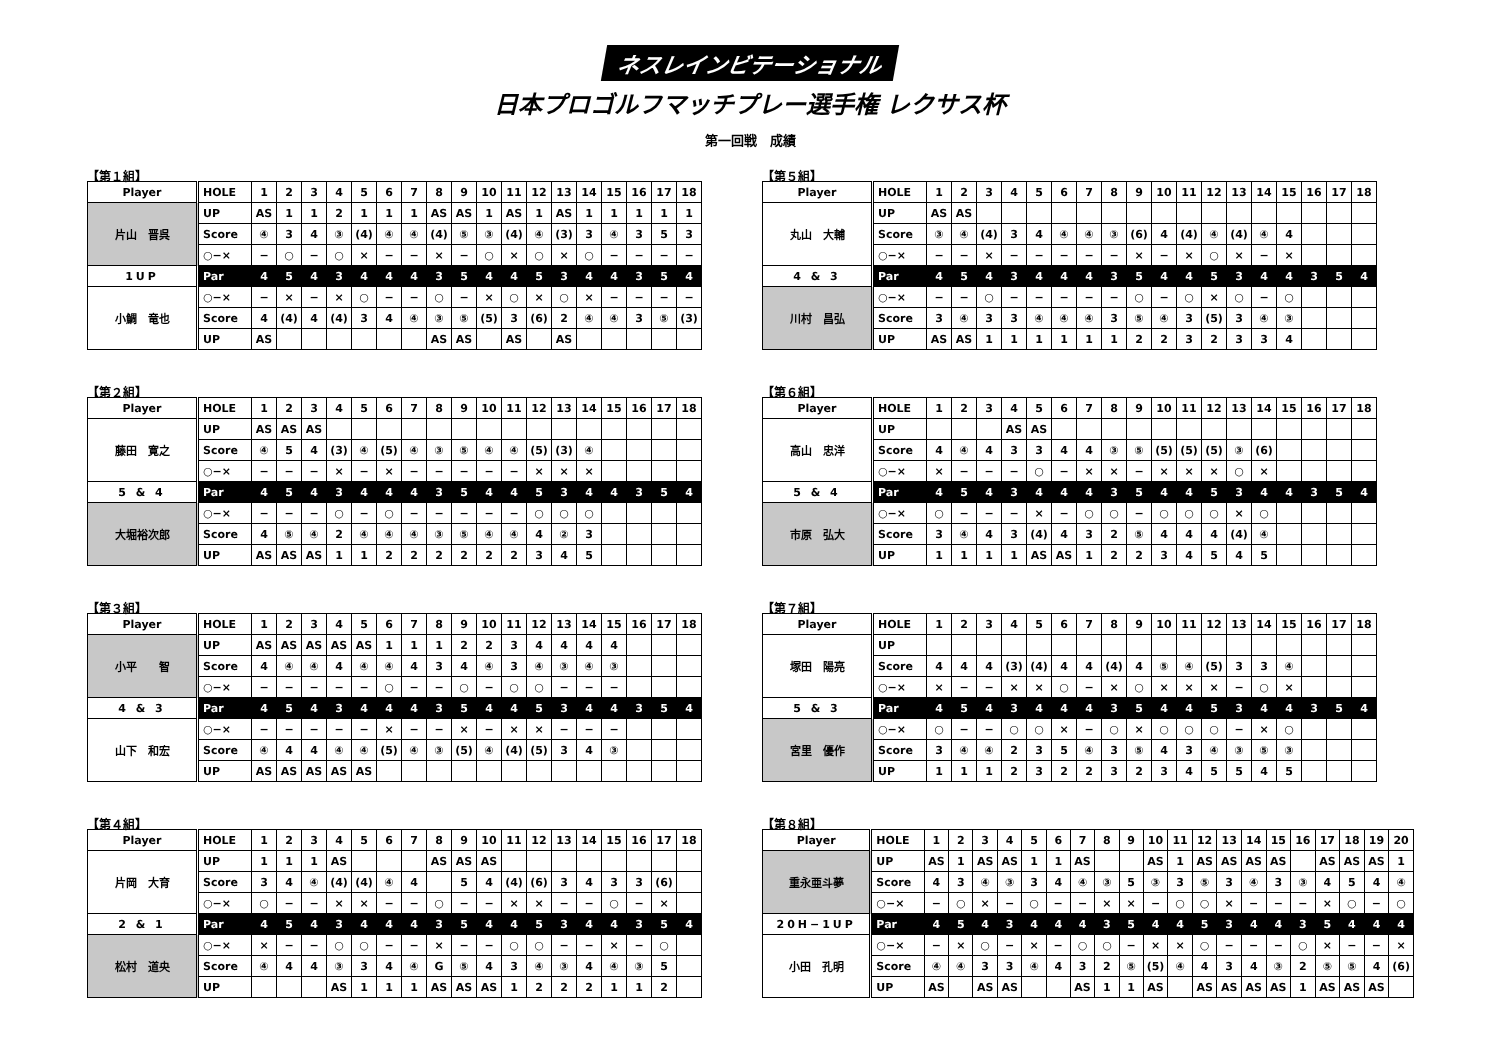ネスレインビテーショナル
日本プロゴルフマッチプレー選手権 レクサス杯
第一回戦　成績
【第１組】
| Player | HOLE | 1 | 2 | 3 | 4 | 5 | 6 | 7 | 8 | 9 | 10 | 11 | 12 | 13 | 14 | 15 | 16 | 17 | 18 |
| --- | --- | --- | --- | --- | --- | --- | --- | --- | --- | --- | --- | --- | --- | --- | --- | --- | --- | --- | --- |
| 片山 晋呉 | UP | AS | 1 | 1 | 2 | 1 | 1 | 1 | AS | AS | 1 | AS | 1 | AS | 1 | 1 | 1 | 1 | 1 |
| | Score | ④ | 3 | 4 | ③ | (4) | ④ | ④ | (4) | ⑤ | ③ | (4) | ④ | (3) | 3 | ④ | 3 | 5 | 3 |
| | ○−× | − | ○ | − | ○ | × | − | − | × | − | ○ | × | ○ | × | ○ | − | − | − | − |
| 1UP | Par | 4 | 5 | 4 | 3 | 4 | 4 | 4 | 3 | 5 | 4 | 4 | 5 | 3 | 4 | 4 | 3 | 5 | 4 |
| 小鯛 竜也 | ○−× | − | × | − | × | ○ | − | − | ○ | − | × | ○ | × | ○ | × | − | − | − | − |
| | Score | 4 | (4) | 4 | (4) | 3 | 4 | ④ | ③ | ⑤ | (5) | 3 | (6) | 2 | ④ | ④ | 3 | ⑤ | (3) |
| | UP | AS | | | | | | | AS | AS | | AS | | AS | | | | | |
【第２組】
| Player | HOLE | 1 | 2 | 3 | 4 | 5 | 6 | 7 | 8 | 9 | 10 | 11 | 12 | 13 | 14 | 15 | 16 | 17 | 18 |
| --- | --- | --- | --- | --- | --- | --- | --- | --- | --- | --- | --- | --- | --- | --- | --- | --- | --- | --- | --- |
| 藤田 寛之 | UP | AS | AS | AS | | | | | | | | | | | | | | | |
| | Score | ④ | 5 | 4 | (3) | ④ | (5) | ④ | ③ | ⑤ | ④ | ④ | (5) | (3) | ④ | | | | |
| | ○−× | − | − | − | × | − | × | − | − | − | − | − | × | × | × | | | | |
| 5 & 4 | Par | 4 | 5 | 4 | 3 | 4 | 4 | 4 | 3 | 5 | 4 | 4 | 5 | 3 | 4 | 4 | 3 | 5 | 4 |
| 大堀裕次郎 | ○−× | − | − | − | ○ | − | ○ | − | − | − | − | − | ○ | ○ | ○ | | | | |
| | Score | 4 | ⑤ | ④ | 2 | ④ | ④ | ④ | ③ | ⑤ | ④ | ④ | 4 | ② | 3 | | | | |
| | UP | AS | AS | AS | 1 | 1 | 2 | 2 | 2 | 2 | 2 | 2 | 3 | 4 | 5 | | | | |
【第３組】
| Player | HOLE | 1 | 2 | 3 | 4 | 5 | 6 | 7 | 8 | 9 | 10 | 11 | 12 | 13 | 14 | 15 | 16 | 17 | 18 |
| --- | --- | --- | --- | --- | --- | --- | --- | --- | --- | --- | --- | --- | --- | --- | --- | --- | --- | --- | --- |
| 小平 智 | UP | AS | AS | AS | AS | AS | 1 | 1 | 1 | 2 | 2 | 3 | 4 | 4 | 4 | 4 | | | |
| | Score | 4 | ④ | ④ | 4 | ④ | ④ | 4 | 3 | 4 | ④ | 3 | ④ | ③ | ④ | ③ | | | |
| | ○−× | − | − | − | − | − | ○ | − | − | ○ | − | ○ | ○ | − | − | − | | | |
| 4 & 3 | Par | 4 | 5 | 4 | 3 | 4 | 4 | 4 | 3 | 5 | 4 | 4 | 5 | 3 | 4 | 4 | 3 | 5 | 4 |
| 山下 和宏 | ○−× | − | − | − | − | − | × | − | − | × | − | × | × | − | − | − | | | |
| | Score | ④ | 4 | 4 | ④ | ④ | (5) | ④ | ③ | (5) | ④ | (4) | (5) | 3 | 4 | ③ | | | |
| | UP | AS | AS | AS | AS | AS | | | | | | | | | | | | | |
【第４組】
| Player | HOLE | 1 | 2 | 3 | 4 | 5 | 6 | 7 | 8 | 9 | 10 | 11 | 12 | 13 | 14 | 15 | 16 | 17 | 18 |
| --- | --- | --- | --- | --- | --- | --- | --- | --- | --- | --- | --- | --- | --- | --- | --- | --- | --- | --- | --- |
| 片岡 大育 | UP | 1 | 1 | 1 | AS | | | | AS | AS | AS | | | | | | | | |
| | Score | 3 | 4 | ④ | (4) | (4) | ④ | 4 | | 5 | 4 | (4) | (6) | 3 | 4 | 3 | 3 | (6) | |
| | ○−× | ○ | − | − | × | × | − | − | ○ | − | − | × | × | − | − | ○ | − | × | |
| 2 & 1 | Par | 4 | 5 | 4 | 3 | 4 | 4 | 4 | 3 | 5 | 4 | 4 | 5 | 3 | 4 | 4 | 3 | 5 | 4 |
| 松村 道央 | ○−× | × | − | − | ○ | ○ | − | − | × | − | − | ○ | ○ | − | − | × | − | ○ | |
| | Score | ④ | 4 | 4 | ③ | 3 | 4 | ④ | G | ⑤ | 4 | 3 | ④ | ③ | 4 | ④ | ③ | 5 | |
| | UP | | | | AS | 1 | 1 | 1 | AS | AS | AS | 1 | 2 | 2 | 2 | 1 | 1 | 2 | |
【第５組】
| Player | HOLE | 1 | 2 | 3 | 4 | 5 | 6 | 7 | 8 | 9 | 10 | 11 | 12 | 13 | 14 | 15 | 16 | 17 | 18 |
| --- | --- | --- | --- | --- | --- | --- | --- | --- | --- | --- | --- | --- | --- | --- | --- | --- | --- | --- | --- |
| 丸山 大輔 | UP | AS | AS | | | | | | | | | | | | | | | | |
| | Score | ③ | ④ | (4) | 3 | 4 | ④ | ④ | ③ | (6) | 4 | (4) | ④ | (4) | ④ | 4 | | | |
| | ○−× | − | − | × | − | − | − | − | − | × | − | × | ○ | × | − | × | | | |
| 4 & 3 | Par | 4 | 5 | 4 | 3 | 4 | 4 | 4 | 3 | 5 | 4 | 4 | 5 | 3 | 4 | 4 | 3 | 5 | 4 |
| 川村 昌弘 | ○−× | − | − | ○ | − | − | − | − | − | ○ | − | ○ | × | ○ | − | ○ | | | |
| | Score | 3 | ④ | 3 | 3 | ④ | ④ | ④ | 3 | ⑤ | ④ | 3 | (5) | 3 | ④ | ③ | | | |
| | UP | AS | AS | 1 | 1 | 1 | 1 | 1 | 1 | 2 | 2 | 3 | 2 | 3 | 3 | 4 | | | |
【第６組】
| Player | HOLE | 1 | 2 | 3 | 4 | 5 | 6 | 7 | 8 | 9 | 10 | 11 | 12 | 13 | 14 | 15 | 16 | 17 | 18 |
| --- | --- | --- | --- | --- | --- | --- | --- | --- | --- | --- | --- | --- | --- | --- | --- | --- | --- | --- | --- |
| 高山 忠洋 | UP | | | | AS | AS | | | | | | | | | | | | | |
| | Score | 4 | ④ | 4 | 3 | 3 | 4 | 4 | ③ | ⑤ | (5) | (5) | (5) | ③ | (6) | | | | |
| | ○−× | × | − | − | − | ○ | − | × | × | − | × | × | × | ○ | × | | | | |
| 5 & 4 | Par | 4 | 5 | 4 | 3 | 4 | 4 | 4 | 3 | 5 | 4 | 4 | 5 | 3 | 4 | 4 | 3 | 5 | 4 |
| 市原 弘大 | ○−× | ○ | − | − | − | × | − | ○ | ○ | − | ○ | ○ | ○ | × | ○ | | | | |
| | Score | 3 | ④ | 4 | 3 | (4) | 4 | 3 | 2 | ⑤ | 4 | 4 | 4 | (4) | ④ | | | | |
| | UP | 1 | 1 | 1 | 1 | AS | AS | 1 | 2 | 2 | 3 | 4 | 5 | 4 | 5 | | | | |
【第７組】
| Player | HOLE | 1 | 2 | 3 | 4 | 5 | 6 | 7 | 8 | 9 | 10 | 11 | 12 | 13 | 14 | 15 | 16 | 17 | 18 |
| --- | --- | --- | --- | --- | --- | --- | --- | --- | --- | --- | --- | --- | --- | --- | --- | --- | --- | --- | --- |
| 塚田 陽亮 | UP | | | | | | | | | | | | | | | | | | |
| | Score | 4 | 4 | 4 | (3) | (4) | 4 | 4 | (4) | 4 | ⑤ | ④ | (5) | 3 | 3 | ④ | | | |
| | ○−× | × | − | − | × | × | ○ | − | × | ○ | × | × | × | − | ○ | × | | | |
| 5 & 3 | Par | 4 | 5 | 4 | 3 | 4 | 4 | 4 | 3 | 5 | 4 | 4 | 5 | 3 | 4 | 4 | 3 | 5 | 4 |
| 宮里 優作 | ○−× | ○ | − | − | ○ | ○ | × | − | ○ | × | ○ | ○ | ○ | − | × | ○ | | | |
| | Score | 3 | ④ | ④ | 2 | 3 | 5 | ④ | 3 | ⑤ | 4 | 3 | ④ | ③ | ⑤ | ③ | | | |
| | UP | 1 | 1 | 1 | 2 | 3 | 2 | 2 | 3 | 2 | 3 | 4 | 5 | 5 | 4 | 5 | | | |
【第８組】
| Player | HOLE | 1 | 2 | 3 | 4 | 5 | 6 | 7 | 8 | 9 | 10 | 11 | 12 | 13 | 14 | 15 | 16 | 17 | 18 | 19 | 20 |
| --- | --- | --- | --- | --- | --- | --- | --- | --- | --- | --- | --- | --- | --- | --- | --- | --- | --- | --- | --- | --- | --- |
| 重永亜斗夢 | UP | AS | 1 | AS | AS | 1 | 1 | AS | | | AS | 1 | AS | AS | AS | AS | | AS | AS | AS | 1 |
| | Score | 4 | 3 | ④ | ③ | 3 | 4 | ④ | ③ | 5 | ③ | 3 | ⑤ | 3 | ④ | 3 | ③ | 4 | 5 | 4 | ④ |
| | ○−× | − | ○ | × | − | ○ | − | − | × | × | − | ○ | ○ | × | − | − | − | × | ○ | − | ○ |
| 20H−1UP | Par | 4 | 5 | 4 | 3 | 4 | 4 | 4 | 3 | 5 | 4 | 4 | 5 | 3 | 4 | 4 | 3 | 5 | 4 | 4 | 4 |
| 小田 孔明 | ○−× | − | × | ○ | − | × | − | ○ | ○ | − | × | × | ○ | − | − | − | ○ | × | − | − | × |
| | Score | ④ | ④ | 3 | 3 | ④ | 4 | 3 | 2 | ⑤ | (5) | ④ | 4 | 3 | 4 | ③ | 2 | ⑤ | ⑤ | 4 | (6) |
| | UP | AS | | AS | AS | | | AS | 1 | 1 | AS | | AS | AS | AS | AS | 1 | AS | AS | AS | |